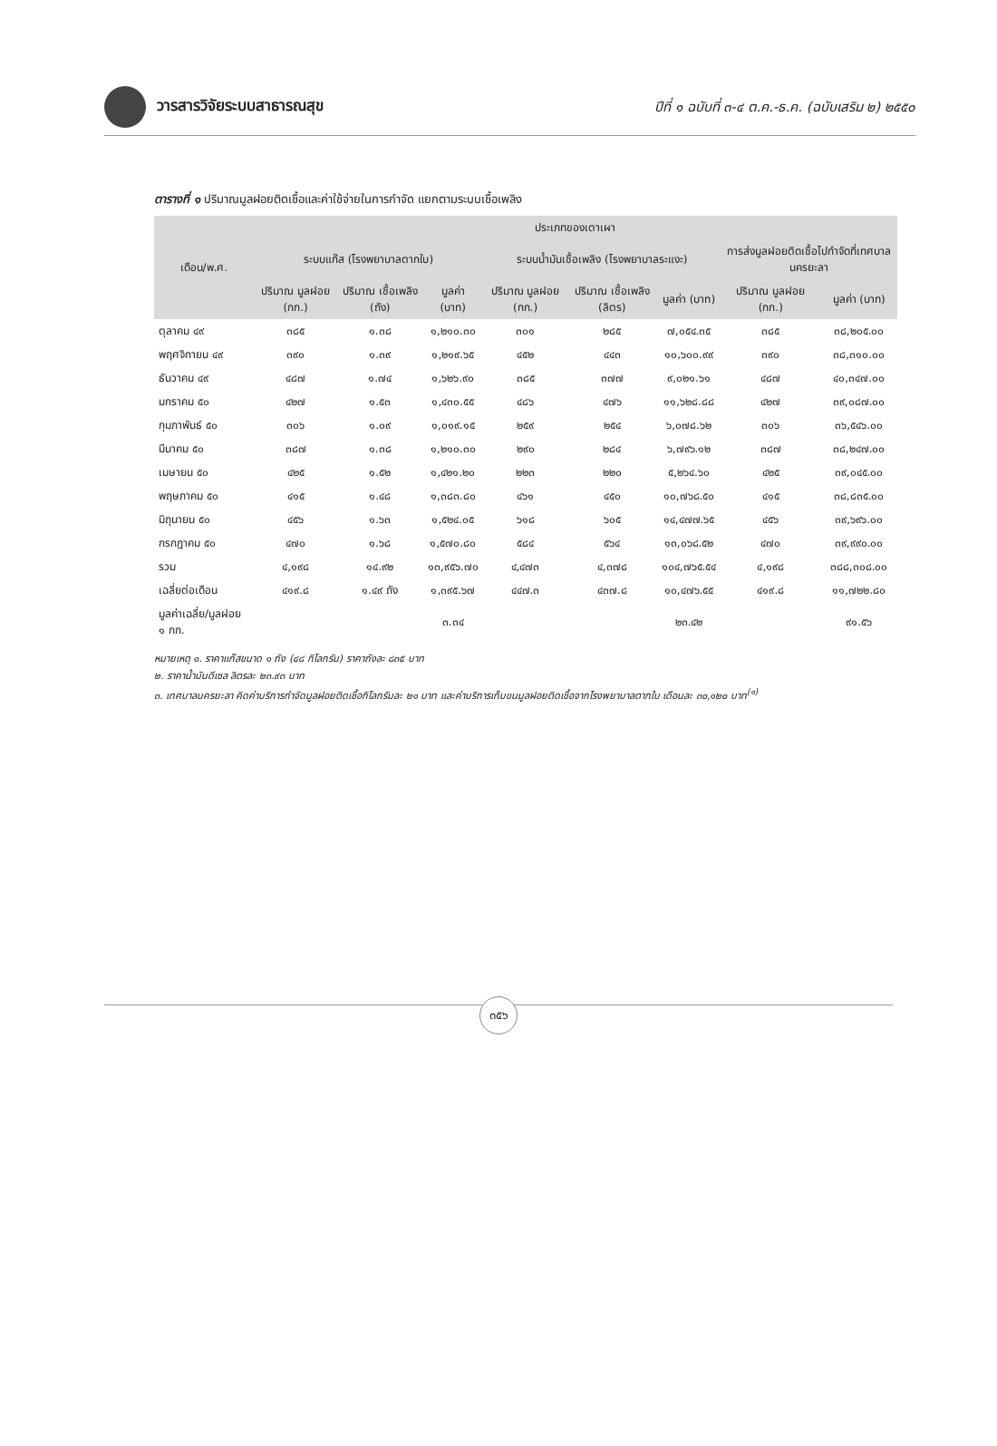วารสารวิจัยระบบสาธารณสุข
ปีที่ ๑ ฉบับที่ ๓-๔ ต.ค.-ธ.ค. (ฉบับเสริม ๒) ๒๕๕๐
ตารางที่ ๑ ปริมาณมูลฝอยติดเชื้อและค่าใช้จ่ายในการกำจัด แยกตามระบบเชื้อเพลิง
| เดือน/พ.ศ. | ประเภทของเตาเผา | | | | | | | |
| --- | --- | --- | --- | --- | --- | --- | --- | --- |
| | ระบบแก๊ส (โรงพยาบาลตากใบ) | | | ระบบน้ำมันเชื้อเพลิง (โรงพยาบาลระแงะ) | | | การส่งมูลฝอยติดเชื้อไปกำจัดที่เทศบาลนครยะลา | |
| | ปริมาณ มูลฝอย (กก.) | ปริมาณ เชื้อเพลิง (ถัง) | มูลค่า (บาท) | ปริมาณ มูลฝอย (กก.) | ปริมาณ เชื้อเพลิง (ลิตร) | มูลค่า (บาท) | ปริมาณ มูลฝอย (กก.) | มูลค่า (บาท) |
| ตุลาคม ๔๙ | ๓๘๕ | ๑.๓๘ | ๑,๒๑๐.๓๐ | ๓๐๑ | ๒๘๕ | ๗,๐๕๔.๓๕ | ๓๘๕ | ๓๘,๒๐๕.๐๐ |
| พฤศจิกายน ๔๙ | ๓๙๐ | ๑.๓๙ | ๑,๒๑๙.๖๕ | ๔๕๒ | ๔๔๓ | ๑๐,๖๐๐.๙๙ | ๓๙๐ | ๓๘,๓๑๐.๐๐ |
| ธันวาคม ๔๙ | ๔๘๗ | ๑.๗๔ | ๑,๖๒๖.๙๐ | ๓๘๕ | ๓๗๗ | ๙,๐๒๑.๖๑ | ๔๘๗ | ๔๐,๓๔๗.๐๐ |
| มกราคม ๕๐ | ๔๒๗ | ๑.๕๓ | ๑,๔๓๐.๕๕ | ๔๘๖ | ๔๗๖ | ๑๑,๖๒๘.๘๘ | ๔๒๗ | ๓๙,๐๘๗.๐๐ |
| กุมภาพันธ์ ๕๐ | ๓๐๖ | ๑.๐๙ | ๑,๐๑๙.๑๕ | ๒๕๙ | ๒๕๔ | ๖,๐๗๘.๖๒ | ๓๐๖ | ๓๖,๕๔๖.๐๐ |
| มีนาคม ๕๐ | ๓๘๗ | ๑.๓๘ | ๑,๒๑๐.๓๐ | ๒๙๐ | ๒๘๔ | ๖,๗๙๖.๑๒ | ๓๘๗ | ๓๘,๒๔๗.๐๐ |
| เมษายน ๕๐ | ๔๒๕ | ๑.๕๒ | ๑,๔๒๑.๒๐ | ๒๒๓ | ๒๒๐ | ๕,๒๖๔.๖๐ | ๔๒๕ | ๓๙,๐๔๕.๐๐ |
| พฤษภาคม ๕๐ | ๔๑๕ | ๑.๔๘ | ๑,๓๘๓.๘๐ | ๔๖๑ | ๔๕๐ | ๑๐,๗๖๘.๕๐ | ๔๑๕ | ๓๘,๘๓๕.๐๐ |
| มิถุนายน ๕๐ | ๔๕๖ | ๑.๖๓ | ๑,๕๒๔.๐๕ | ๖๑๘ | ๖๐๕ | ๑๔,๔๗๗.๖๕ | ๔๕๖ | ๓๙,๖๙๖.๐๐ |
| กรกฎาคม ๕๐ | ๔๗๐ | ๑.๖๘ | ๑,๕๗๐.๘๐ | ๕๘๔ | ๕๖๔ | ๑๓,๐๖๘.๕๒ | ๔๗๐ | ๓๙,๙๙๐.๐๐ |
| รวม | ๔,๑๙๘ | ๑๔.๙๒ | ๑๓,๙๕๖.๗๐ | ๔,๔๗๓ | ๔,๓๗๘ | ๑๐๔,๗๖๕.๕๔ | ๔,๑๙๘ | ๓๘๘,๓๐๘.๐๐ |
| เฉลี่ยต่อเดือน | ๔๑๙.๘ | ๑.๔๙ ถัง | ๑,๓๙๕.๖๗ | ๔๔๗.๓ | ๔๓๗.๘ | ๑๐,๔๗๖.๕๕ | ๔๑๙.๘ | ๑๑,๗๒๒.๘๐ |
| มูลค่าเฉลี่ย/มูลฝอย ๑ กก. | | | ๓.๓๔ | | | ๒๓.๔๒ | | ๙๑.๕๖ |
หมายเหตุ ๑. ราคาแก๊สขนาด ๑ ถัง (๔๘ กิโลกรัม) ราคาถังละ ๘๓๕ บาท
๒. ราคาน้ำมันดีเซล ลิตรละ ๒๓.๙๓ บาท
๓. เทศบาลนครยะลา คิดค่าบริการกำจัดมูลฝอยติดเชื้อกิโลกรัมละ ๒๑ บาท และค่าบริการเก็บขนมูลฝอยติดเชื้อจากโรงพยาบาลตากใบ เดือนละ ๓๐,๑๒๐ บาท<sup>(๑)</sup>
๓๕๖